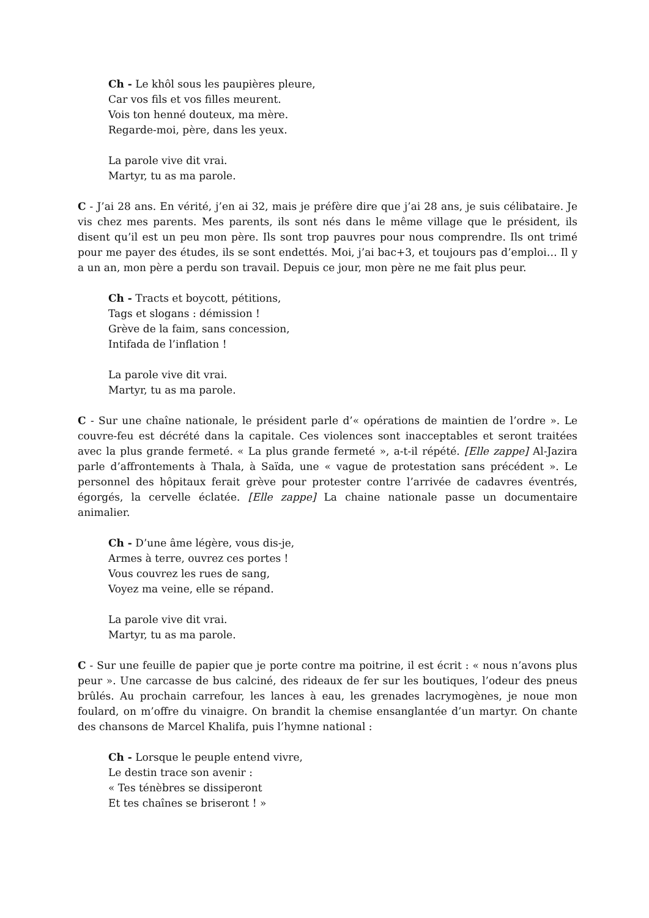Ch - Le khôl sous les paupières pleure,
Car vos fils et vos filles meurent.
Vois ton henné douteux, ma mère.
Regarde-moi, père, dans les yeux.
La parole vive dit vrai.
Martyr, tu as ma parole.
C - J’ai 28 ans. En vérité, j’en ai 32, mais je préfère dire que j’ai 28 ans, je suis célibataire. Je vis chez mes parents. Mes parents, ils sont nés dans le même village que le président, ils disent qu’il est un peu mon père. Ils sont trop pauvres pour nous comprendre. Ils ont trimé pour me payer des études, ils se sont endettés. Moi, j’ai bac+3, et toujours pas d’emploi… Il y a un an, mon père a perdu son travail. Depuis ce jour, mon père ne me fait plus peur.
Ch - Tracts et boycott, pétitions,
Tags et slogans : démission !
Grève de la faim, sans concession,
Intifada de l’inflation !
La parole vive dit vrai.
Martyr, tu as ma parole.
C - Sur une chaîne nationale, le président parle d’« opérations de maintien de l’ordre ». Le couvre-feu est décrété dans la capitale. Ces violences sont inacceptables et seront traitées avec la plus grande fermeté. « La plus grande fermeté », a-t-il répété. [Elle zappe] Al-Jazira parle d’affrontements à Thala, à Saïda, une « vague de protestation sans précédent ». Le personnel des hôpitaux ferait grève pour protester contre l’arrivée de cadavres éventrés, égorgés, la cervelle éclatée. [Elle zappe] La chaine nationale passe un documentaire animalier.
Ch - D’une âme légère, vous dis-je,
Armes à terre, ouvrez ces portes !
Vous couvrez les rues de sang,
Voyez ma veine, elle se répand.
La parole vive dit vrai.
Martyr, tu as ma parole.
C - Sur une feuille de papier que je porte contre ma poitrine, il est écrit : « nous n’avons plus peur ». Une carcasse de bus calciné, des rideaux de fer sur les boutiques, l’odeur des pneus brûlés. Au prochain carrefour, les lances à eau, les grenades lacrymogènes, je noue mon foulard, on m’offre du vinaigre. On brandit la chemise ensanglantée d’un martyr. On chante des chansons de Marcel Khalifa, puis l’hymne national :
Ch - Lorsque le peuple entend vivre,
Le destin trace son avenir :
« Tes ténèbres se dissiperont
Et tes chaînes se briseront ! »